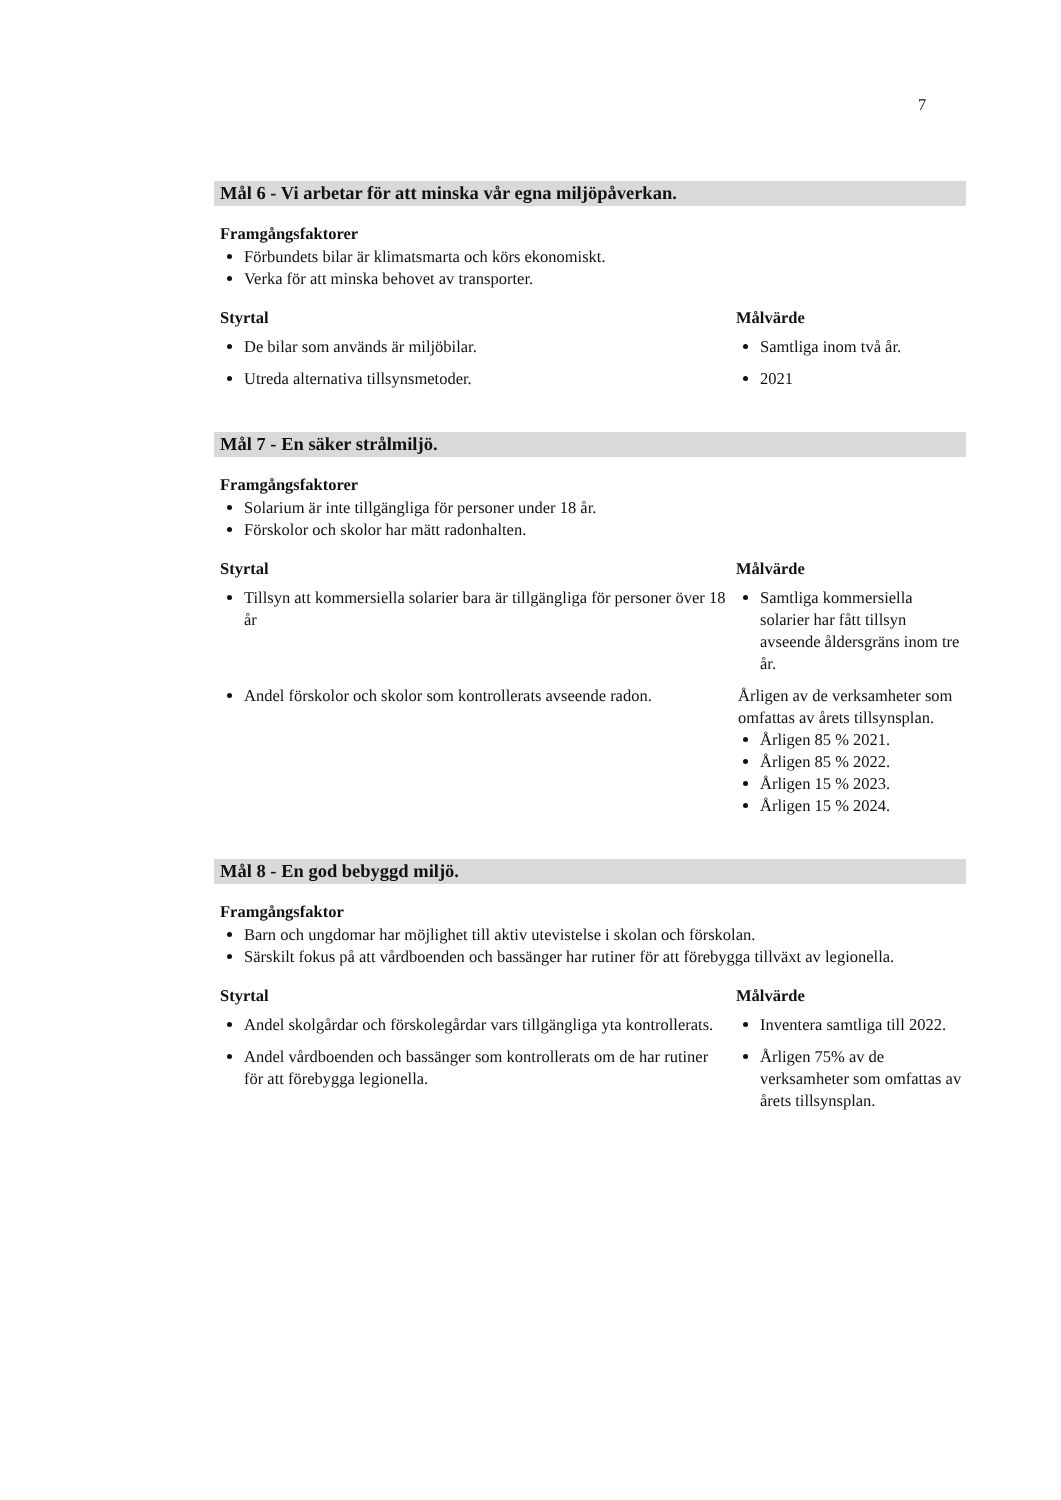7
Mål 6 - Vi arbetar för att minska vår egna miljöpåverkan.
Framgångsfaktorer
Förbundets bilar är klimatsmarta och körs ekonomiskt.
Verka för att minska behovet av transporter.
| Styrtal | Målvärde |
| --- | --- |
| De bilar som används är miljöbilar. | Samtliga inom två år. |
| Utreda alternativa tillsynsmetoder. | 2021 |
Mål 7 - En säker strålmiljö.
Framgångsfaktorer
Solarium är inte tillgängliga för personer under 18 år.
Förskolor och skolor har mätt radonhalten.
| Styrtal | Målvärde |
| --- | --- |
| Tillsyn att kommersiella solarier bara är tillgängliga för personer över 18 år | Samtliga kommersiella solarier har fått tillsyn avseende åldersgräns inom tre år. |
| Andel förskolor och skolor som kontrollerats avseende radon. | Årligen av de verksamheter som omfattas av årets tillsynsplan. Årligen 85 % 2021. Årligen 85 % 2022. Årligen 15 % 2023. Årligen 15 % 2024. |
Mål 8 - En god bebyggd miljö.
Framgångsfaktor
Barn och ungdomar har möjlighet till aktiv utevistelse i skolan och förskolan.
Särskilt fokus på att vårdboenden och bassänger har rutiner för att förebygga tillväxt av legionella.
| Styrtal | Målvärde |
| --- | --- |
| Andel skolgårdar och förskolegårdar vars tillgängliga yta kontrollerats. | Inventera samtliga till 2022. |
| Andel vårdboenden och bassänger som kontrollerats om de har rutiner för att förebygga legionella. | Årligen 75% av de verksamheter som omfattas av årets tillsynsplan. |